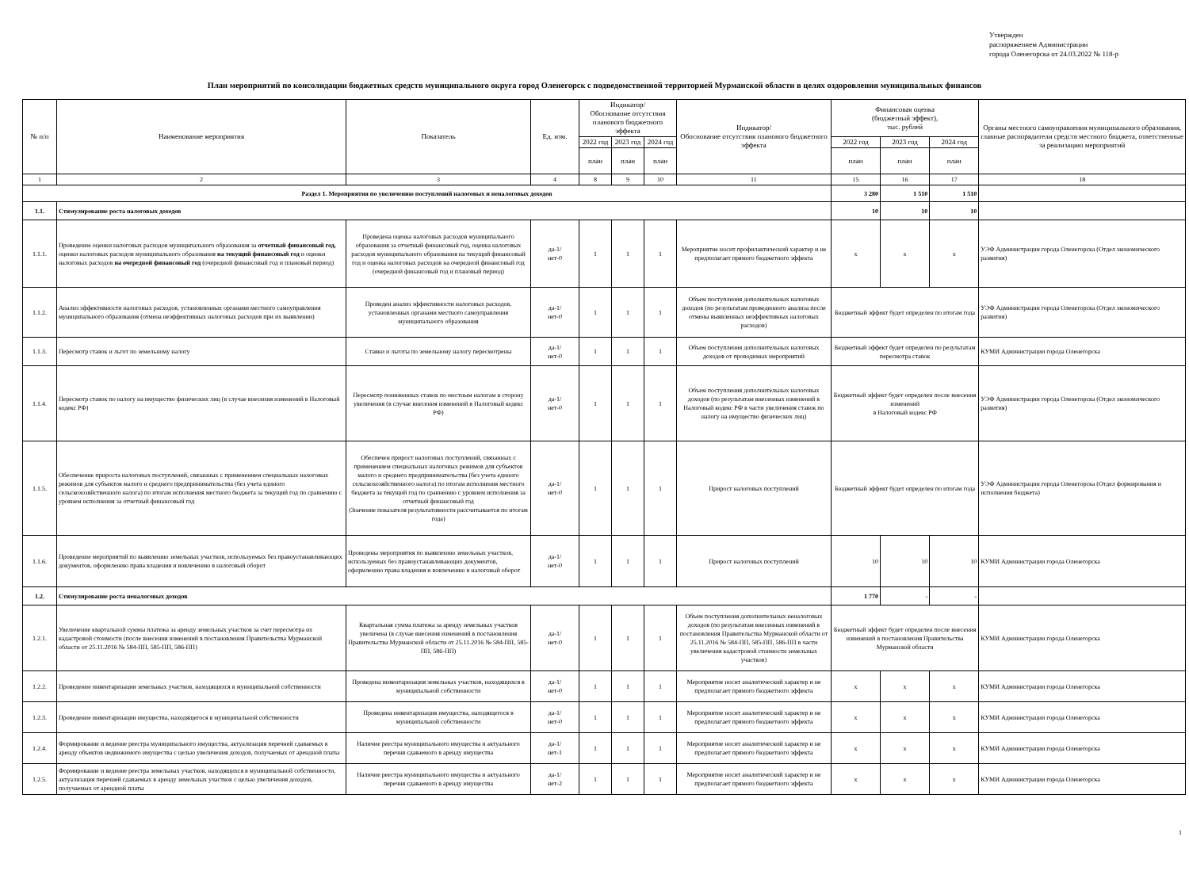Утвержден
распоряжением Администрации
города Оленегорска от 24.03.2022 № 118-р
План мероприятий по консолидации бюджетных средств муниципального округа город Оленегорск с подведомственной территорией Мурманской области в целях оздоровления муниципальных финансов
| № п/п | Наименование мероприятия | Показатель | Ед. изм. | Индикатор/ Обоснование отсутствия планового бюджетного эффекта | | | Индикатор/ Обоснование отсутствия планового бюджетного эффекта | Финансовая оценка (бюджетный эффект), тыс. рублей | | | Органы местного самоуправления муниципального образования, главные распорядители средств местного бюджета, ответственные за реализацию мероприятий |
| --- | --- | --- | --- | --- | --- | --- | --- | --- | --- | --- | --- |
| | | | | 2022 год | 2023 год | 2024 год | | 2022 год | 2023 год | 2024 год | |
| | | | | план | план | план | | план | план | план | |
| 1 | 2 | 3 | 4 | 8 | 9 | 10 | 11 | 15 | 16 | 17 | 18 |
| Раздел 1. Мероприятия по увеличению поступлений налоговых и неналоговых доходов | | | | | | | | 3 280 | 1 510 | 1 510 | |
| 1.1. | Стимулирование роста налоговых доходов | | | | | | | 10 | 10 | 10 | |
| 1.1.1. | Проведение оценки налоговых расходов муниципального образования за отчетный финансовый год, оценки налоговых расходов муниципального образования на текущий финансовый год и оценки налоговых расходов на очередной финансовый год (очередной финансовый год и плановый период) | Проведена оценка налоговых расходов муниципального образования за отчетный финансовый год, оценка налоговых расходов муниципального образования на текущий финансовый год и оценка налоговых расходов на очередной финансовый год (очередной финансовый год и плановый период) | да-1/ нет-0 | 1 | 1 | 1 | Мероприятие носит профилактический характер и не предполагает прямого бюджетного эффекта | х | х | х | УЭФ Администрации города Оленегорска (Отдел экономического развития) |
| 1.1.2. | Анализ эффективности налоговых расходов, установленных органами местного самоуправления муниципального образования (отмена неэффективных налоговых расходов при их выявлении) | Проведен анализ эффективности налоговых расходов, установленных органами местного самоуправления муниципального образования | да-1/ нет-0 | 1 | 1 | 1 | Объем поступления дополнительных налоговых доходов (по результатам проведенного анализа после отмены выявленных неэффективных налоговых расходов) | Бюджетный эффект будет определен по итогам года | | | УЭФ Администрации города Оленегорска (Отдел экономического развития) |
| 1.1.3. | Пересмотр ставок и льгот по земельному налогу | Ставки и льготы по земельному налогу пересмотрены | да-1/ нет-0 | 1 | 1 | 1 | Объем поступления дополнительных налоговых доходов от проводимых мероприятий | Бюджетный эффект будет определен по результатам пересмотра ставок | | | КУМИ Администрации города Оленегорска |
| 1.1.4. | Пересмотр ставок по налогу на имущество физических лиц (в случае внесения изменений в Налоговый кодекс РФ) | Пересмотр пониженных ставок по местным налогам в сторону увеличения (в случае внесения изменений в Налоговый кодекс РФ) | да-1/ нет-0 | 1 | 1 | 1 | Объем поступления дополнительных налоговых доходов (по результатам внесенных изменений в Налоговый кодекс РФ в части увеличения ставок по налогу на имущество физических лиц) | Бюджетный эффект будет определен после внесения изменений в Налоговый кодекс РФ | | | УЭФ Администрации города Оленегорска (Отдел экономического развития) |
| 1.1.5. | Обеспечение прироста налоговых поступлений, связанных с применением специальных налоговых режимов для субъектов малого и среднего предпринимательства (без учета единого сельскохозяйственного налога) по итогам исполнения местного бюджета за текущий год по сравнению с уровнем исполнения за отчетный финансовый год | Обеспечен прирост налоговых поступлений, связанных с применением специальных налоговых режимов для субъектов малого и среднего предпринимательства (без учета единого сельскохозяйственного налога) по итогам исполнения местного бюджета за текущий год по сравнению с уровнем исполнения за отчетный финансовый год (Значение показателя результативности рассчитывается по итогам года) | да-1/ нет-0 | 1 | 1 | 1 | Прирост налоговых поступлений | Бюджетный эффект будет определен по итогам года | | | УЭФ Администрации города Оленегорска (Отдел формирования и исполнения бюджета) |
| 1.1.6. | Проведение мероприятий по выявлению земельных участков, используемых без правоустанавливающих документов, оформлению права владения и вовлечению в налоговый оборот | Проведены мероприятия по выявлению земельных участков, используемых без правоустанавливающих документов, оформлению права владения и вовлечению в налоговый оборот | да-1/ нет-0 | 1 | 1 | 1 | Прирост налоговых поступлений | 10 | 10 | 10 | КУМИ Администрации города Оленегорска |
| 1.2. | Стимулирование роста неналоговых доходов | | | | | | | 1 770 | - | - | |
| 1.2.1. | Увеличение квартальной суммы платежа за аренду земельных участков за счет пересмотра их кадастровой стоимости (после внесения изменений в постановления Правительства Мурманской области от 25.11.2016 № 584-ПП, 585-ПП, 586-ПП) | Квартальная сумма платежа за аренду земельных участков увеличена (в случае внесения изменений в постановления Правительства Мурманской области от 25.11.2016 № 584-ПП, 585-ПП, 586-ПП) | да-1/ нет-0 | 1 | 1 | 1 | Объем поступления дополнительных неналоговых доходов (по результатам внесенных изменений в постановления Правительства Мурманской области от 25.11.2016 № 584-ПП, 585-ПП, 586-ПП в части увеличения кадастровой стоимости земельных участков) | Бюджетный эффект будет определен после внесения изменений в постановления Правительства Мурманской области | | | КУМИ Администрации города Оленегорска |
| 1.2.2. | Проведение инвентаризации земельных участков, находящихся в муниципальной собственности | Проведена инвентаризация земельных участков, находящихся в муниципальной собственности | да-1/ нет-0 | 1 | 1 | 1 | Мероприятие носит аналитический характер и не предполагает прямого бюджетного эффекта | х | х | х | КУМИ Администрации города Оленегорска |
| 1.2.3. | Проведение инвентаризации имущества, находящегося в муниципальной собственности | Проведена инвентаризация имущества, находящегося в муниципальной собственности | да-1/ нет-0 | 1 | 1 | 1 | Мероприятие носит аналитический характер и не предполагает прямого бюджетного эффекта | х | х | х | КУМИ Администрации города Оленегорска |
| 1.2.4. | Формирование и ведение реестра муниципального имущества, актуализация перечней сдаваемых в аренду объектов недвижимого имущества с целью увеличения доходов, получаемых от арендной платы | Наличие реестра муниципального имущества и актуального перечня сдаваемого в аренду имущества | да-1/ нет-1 | 1 | 1 | 1 | Мероприятие носит аналитический характер и не предполагает прямого бюджетного эффекта | х | х | х | КУМИ Администрации города Оленегорска |
| 1.2.5. | Формирование и ведение реестра земельных участков, находящихся в муниципальной собственности, актуализация перечней сдаваемых в аренду земельных участков с целью увеличения доходов, получаемых от арендной платы | Наличие реестра муниципального имущества и актуального перечня сдаваемого в аренду имущества | да-1/ нет-2 | 1 | 1 | 1 | Мероприятие носит аналитический характер и не предполагает прямого бюджетного эффекта | х | х | х | КУМИ Администрации города Оленегорска |
1